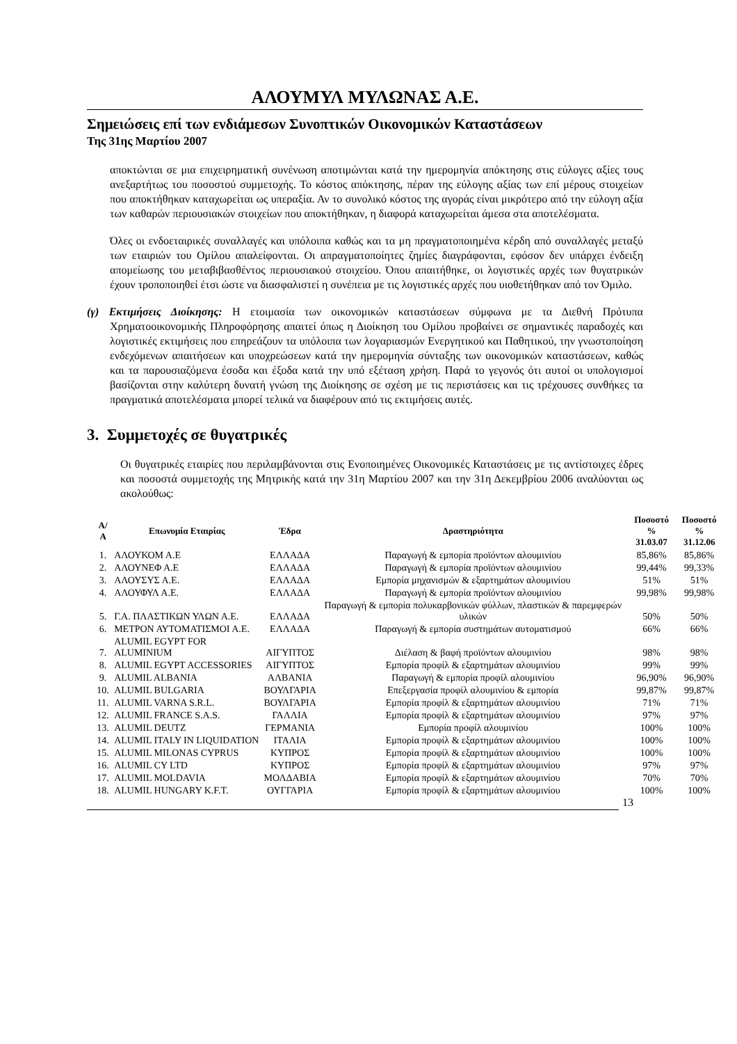ΑΛΟΥΜΥΛ ΜΥΛΩΝΑΣ Α.Ε.
Σημειώσεις επί των ενδιάμεσων Συνοπτικών Οικονομικών Καταστάσεων
Της 31ης Μαρτίου 2007
αποκτώνται σε μια επιχειρηματική συνένωση αποτιμώνται κατά την ημερομηνία απόκτησης στις εύλογες αξίες τους ανεξαρτήτως του ποσοστού συμμετοχής. Το κόστος απόκτησης, πέραν της εύλογης αξίας των επί μέρους στοιχείων που αποκτήθηκαν καταχωρείται ως υπεραξία. Αν το συνολικό κόστος της αγοράς είναι μικρότερο από την εύλογη αξία των καθαρών περιουσιακών στοιχείων που αποκτήθηκαν, η διαφορά καταχωρείται άμεσα στα αποτελέσματα.
Όλες οι ενδοεταιρικές συναλλαγές και υπόλοιπα καθώς και τα μη πραγματοποιημένα κέρδη από συναλλαγές μεταξύ των εταιριών του Ομίλου απαλείφονται. Οι απραγματοποίητες ζημίες διαγράφονται, εφόσον δεν υπάρχει ένδειξη απομείωσης του μεταβιβασθέντος περιουσιακού στοιχείου. Όπου απαιτήθηκε, οι λογιστικές αρχές των θυγατρικών έχουν τροποποιηθεί έτσι ώστε να διασφαλιστεί η συνέπεια με τις λογιστικές αρχές που υιοθετήθηκαν από τον Όμιλο.
(γ) Εκτιμήσεις Διοίκησης: Η ετοιμασία των οικονομικών καταστάσεων σύμφωνα με τα Διεθνή Πρότυπα Χρηματοοικονομικής Πληροφόρησης απαιτεί όπως η Διοίκηση του Ομίλου προβαίνει σε σημαντικές παραδοχές και λογιστικές εκτιμήσεις που επηρεάζουν τα υπόλοιπα των λογαριασμών Ενεργητικού και Παθητικού, την γνωστοποίηση ενδεχόμενων απαιτήσεων και υποχρεώσεων κατά την ημερομηνία σύνταξης των οικονομικών καταστάσεων, καθώς και τα παρουσιαζόμενα έσοδα και έξοδα κατά την υπό εξέταση χρήση. Παρά το γεγονός ότι αυτοί οι υπολογισμοί βασίζονται στην καλύτερη δυνατή γνώση της Διοίκησης σε σχέση με τις περιστάσεις και τις τρέχουσες συνθήκες τα πραγματικά αποτελέσματα μπορεί τελικά να διαφέρουν από τις εκτιμήσεις αυτές.
3. Συμμετοχές σε θυγατρικές
Οι θυγατρικές εταιρίες που περιλαμβάνονται στις Ενοποιημένες Οικονομικές Καταστάσεις με τις αντίστοιχες έδρες και ποσοστά συμμετοχής της Μητρικής κατά την 31η Μαρτίου 2007 και την 31η Δεκεμβρίου 2006 αναλύονται ως ακολούθως:
| Α/Α | Επωνυμία Εταιρίας | Έδρα | Δραστηριότητα | Ποσοστό % 31.03.07 | Ποσοστό % 31.12.06 |
| --- | --- | --- | --- | --- | --- |
| 1. | ΑΛΟΥΚΟΜ Α.Ε | ΕΛΛΑΔΑ | Παραγωγή & εμπορία προϊόντων αλουμινίου | 85,86% | 85,86% |
| 2. | ΑΛΟΥΝΕΦ Α.Ε | ΕΛΛΑΔΑ | Παραγωγή & εμπορία προϊόντων αλουμινίου | 99,44% | 99,33% |
| 3. | ΑΛΟΥΣΥΣ Α.Ε. | ΕΛΛΑΔΑ | Εμπορία μηχανισμών & εξαρτημάτων αλουμινίου | 51% | 51% |
| 4. | ΑΛΟΥΦΥΛ Α.Ε. | ΕΛΛΑΔΑ | Παραγωγή & εμπορία προϊόντων αλουμινίου | 99,98% | 99,98% |
| 5. | Γ.Α. ΠΛΑΣΤΙΚΩΝ ΥΛΩΝ Α.Ε. | ΕΛΛΑΔΑ | Παραγωγή & εμπορία πολυκαρβονικών φύλλων, πλαστικών & παρεμφερών υλικών | 50% | 50% |
| 6. | ΜΕΤΡΟΝ ΑΥΤΟΜΑΤΙΣΜΟΙ Α.Ε. | ΕΛΛΑΔΑ | Παραγωγή & εμπορία συστημάτων αυτοματισμού | 66% | 66% |
| 7. | ALUMIL EGYPT FOR ALUMINIUM | ΑΙΓΥΠΤΟΣ | Διέλαση & βαφή προϊόντων αλουμινίου | 98% | 98% |
| 8. | ALUMIL EGYPT ACCESSORIES | ΑΙΓΥΠΤΟΣ | Εμπορία προφίλ & εξαρτημάτων αλουμινίου | 99% | 99% |
| 9. | ALUMIL ALBANIA | ΑΛΒΑΝΙΑ | Παραγωγή & εμπορία προφίλ αλουμινίου | 96,90% | 96,90% |
| 10. | ALUMIL BULGARIA | ΒΟΥΛΓΑΡΙΑ | Επεξεργασία προφίλ αλουμινίου & εμπορία | 99,87% | 99,87% |
| 11. | ALUMIL VARNA S.R.L. | ΒΟΥΛΓΑΡΙΑ | Εμπορία προφίλ & εξαρτημάτων αλουμινίου | 71% | 71% |
| 12. | ALUMIL FRANCE S.A.S. | ΓΑΛΛΙΑ | Εμπορία προφίλ & εξαρτημάτων αλουμινίου | 97% | 97% |
| 13. | ALUMIL DEUTZ | ΓΕΡΜΑΝΙΑ | Εμπορία προφίλ αλουμινίου | 100% | 100% |
| 14. | ALUMIL ITALY IN LIQUIDATION | ΙΤΑΛΙΑ | Εμπορία προφίλ & εξαρτημάτων αλουμινίου | 100% | 100% |
| 15. | ALUMIL MILONAS CYPRUS | ΚΥΠΡΟΣ | Εμπορία προφίλ & εξαρτημάτων αλουμινίου | 100% | 100% |
| 16. | ALUMIL CY LTD | ΚΥΠΡΟΣ | Εμπορία προφίλ & εξαρτημάτων αλουμινίου | 97% | 97% |
| 17. | ALUMIL MOLDAVIA | ΜΟΛΔΑΒΙΑ | Εμπορία προφίλ & εξαρτημάτων αλουμινίου | 70% | 70% |
| 18. | ALUMIL HUNGARY K.F.T. | ΟΥΓΓΑΡΙΑ | Εμπορία προφίλ & εξαρτημάτων αλουμινίου | 100% | 100% |
13